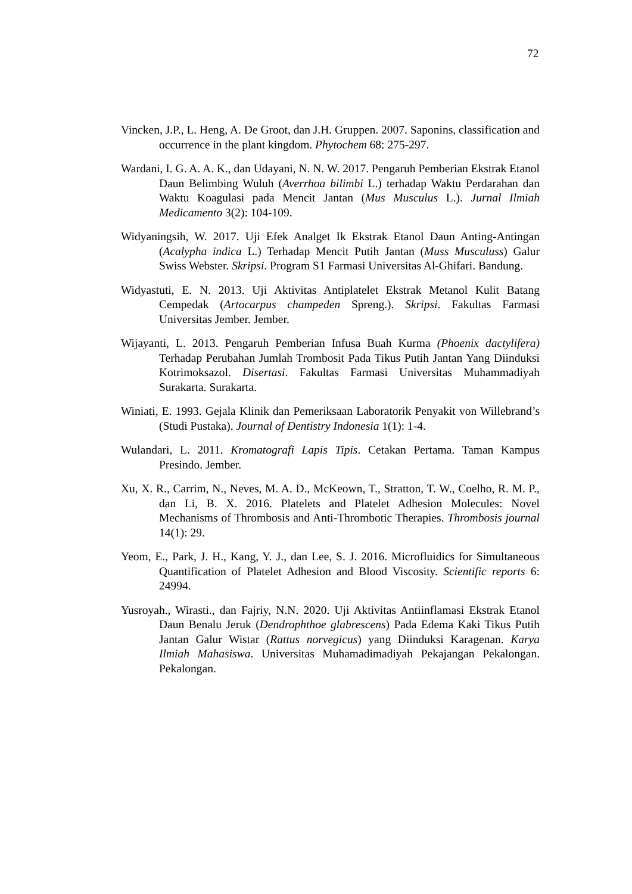72
Vincken, J.P., L. Heng, A. De Groot, dan J.H. Gruppen. 2007. Saponins, classification and occurrence in the plant kingdom. Phytochem 68: 275-297.
Wardani, I. G. A. A. K., dan Udayani, N. N. W. 2017. Pengaruh Pemberian Ekstrak Etanol Daun Belimbing Wuluh (Averrhoa bilimbi L.) terhadap Waktu Perdarahan dan Waktu Koagulasi pada Mencit Jantan (Mus Musculus L.). Jurnal Ilmiah Medicamento 3(2): 104-109.
Widyaningsih, W. 2017. Uji Efek Analget Ik Ekstrak Etanol Daun Anting-Antingan (Acalypha indica L.) Terhadap Mencit Putih Jantan (Muss Musculuss) Galur Swiss Webster. Skripsi. Program S1 Farmasi Universitas Al-Ghifari. Bandung.
Widyastuti, E. N. 2013. Uji Aktivitas Antiplatelet Ekstrak Metanol Kulit Batang Cempedak (Artocarpus champeden Spreng.). Skripsi. Fakultas Farmasi Universitas Jember. Jember.
Wijayanti, L. 2013. Pengaruh Pemberian Infusa Buah Kurma (Phoenix dactylifera) Terhadap Perubahan Jumlah Trombosit Pada Tikus Putih Jantan Yang Diinduksi Kotrimoksazol. Disertasi. Fakultas Farmasi Universitas Muhammadiyah Surakarta. Surakarta.
Winiati, E. 1993. Gejala Klinik dan Pemeriksaan Laboratorik Penyakit von Willebrand’s (Studi Pustaka). Journal of Dentistry Indonesia 1(1): 1-4.
Wulandari, L. 2011. Kromatografi Lapis Tipis. Cetakan Pertama. Taman Kampus Presindo. Jember.
Xu, X. R., Carrim, N., Neves, M. A. D., McKeown, T., Stratton, T. W., Coelho, R. M. P., dan Li, B. X. 2016. Platelets and Platelet Adhesion Molecules: Novel Mechanisms of Thrombosis and Anti-Thrombotic Therapies. Thrombosis journal 14(1): 29.
Yeom, E., Park, J. H., Kang, Y. J., dan Lee, S. J. 2016. Microfluidics for Simultaneous Quantification of Platelet Adhesion and Blood Viscosity. Scientific reports 6: 24994.
Yusroyah., Wirasti., dan Fajriy, N.N. 2020. Uji Aktivitas Antiinflamasi Ekstrak Etanol Daun Benalu Jeruk (Dendrophthoe glabrescens) Pada Edema Kaki Tikus Putih Jantan Galur Wistar (Rattus norvegicus) yang Diinduksi Karagenan. Karya Ilmiah Mahasiswa. Universitas Muhamadimadiyah Pekajangan Pekalongan. Pekalongan.